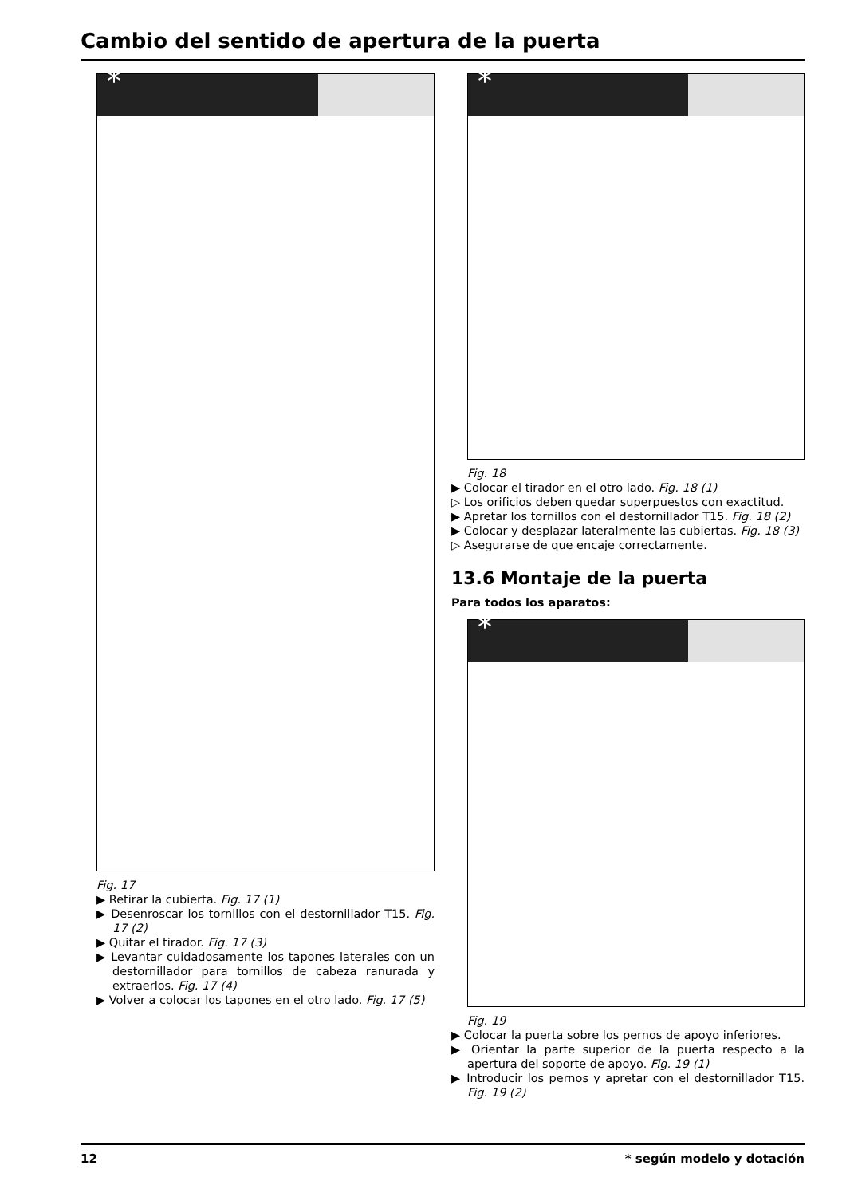Cambio del sentido de apertura de la puerta
*
Fig. 17
▶ Retirar la cubierta. Fig. 17 (1)
▶ Desenroscar los tornillos con el destornillador T15. Fig. 17 (2)
▶ Quitar el tirador. Fig. 17 (3)
▶ Levantar cuidadosamente los tapones laterales con un destornillador para tornillos de cabeza ranurada y extraerlos. Fig. 17 (4)
▶ Volver a colocar los tapones en el otro lado. Fig. 17 (5)
*
Fig. 18
▶ Colocar el tirador en el otro lado. Fig. 18 (1)
▷ Los orificios deben quedar superpuestos con exactitud.
▶ Apretar los tornillos con el destornillador T15. Fig. 18 (2)
▶ Colocar y desplazar lateralmente las cubiertas. Fig. 18 (3)
▷ Asegurarse de que encaje correctamente.
13.6 Montaje de la puerta
Para todos los aparatos:
*
Fig. 19
▶ Colocar la puerta sobre los pernos de apoyo inferiores.
▶ Orientar la parte superior de la puerta respecto a la apertura del soporte de apoyo. Fig. 19 (1)
▶ Introducir los pernos y apretar con el destornillador T15. Fig. 19 (2)
12 * según modelo y dotación